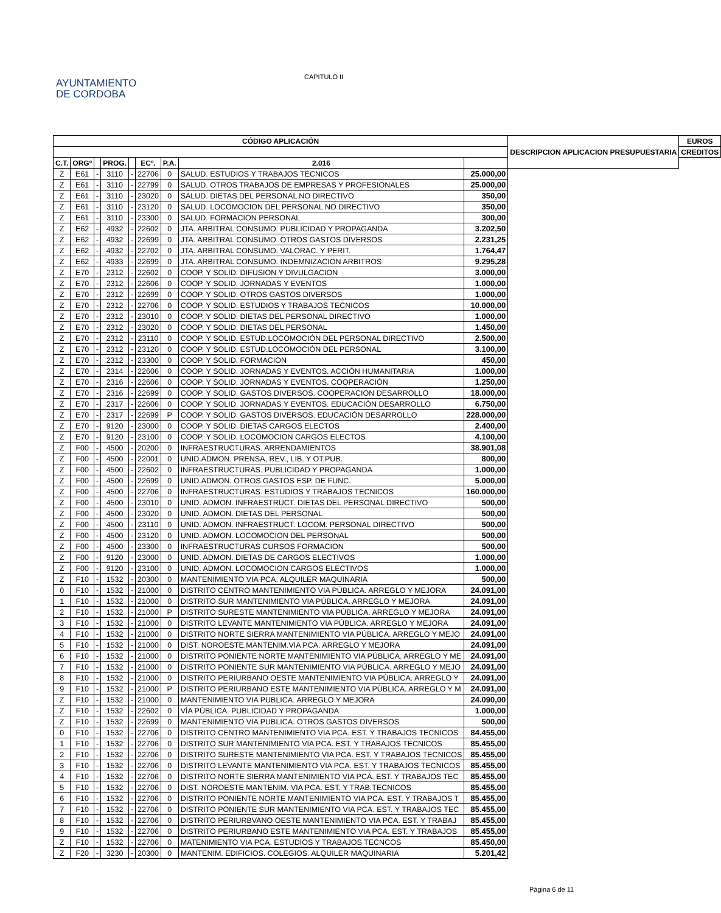AYUNTAMIENTO
DE CORDOBA
CAPITULO II
| CÓDIGO APLICACIÓN | | | | | | | | | DESCRIPCION APLICACION PRESUPUESTARIA | EUROS |
| --- | --- | --- | --- | --- | --- | --- | --- | --- | --- | --- |
| | | | | | | | | | | CREDITOS |
| C.T. | ORGº | | PROG. | | ECº. | P.A. | | | | 2.016 |
| Z | E61 | - | 3110 | - | 22706 | 0 | SALUD. ESTUDIOS Y TRABAJOS TÉCNICOS | 25.000,00 | | |
| Z | E61 | - | 3110 | - | 22799 | 0 | SALUD. OTROS TRABAJOS DE EMPRESAS Y PROFESIONALES | 25.000,00 | | |
| Z | E61 | - | 3110 | - | 23020 | 0 | SALUD. DIETAS DEL PERSONAL NO DIRECTIVO | 350,00 | | |
| Z | E61 | - | 3110 | - | 23120 | 0 | SALUD. LOCOMOCION DEL PERSONAL NO DIRECTIVO | 350,00 | | |
| Z | E61 | - | 3110 | - | 23300 | 0 | SALUD. FORMACION PERSONAL | 300,00 | | |
| Z | E62 | - | 4932 | - | 22602 | 0 | JTA. ARBITRAL CONSUMO. PUBLICIDAD Y PROPAGANDA | 3.202,50 | | |
| Z | E62 | - | 4932 | - | 22699 | 0 | JTA. ARBITRAL CONSUMO. OTROS GASTOS DIVERSOS | 2.231,25 | | |
| Z | E62 | - | 4932 | - | 22702 | 0 | JTA. ARBITRAL CONSUMO. VALORAC. Y PERIT. | 1.764,47 | | |
| Z | E62 | - | 4933 | - | 22699 | 0 | JTA. ARBITRAL CONSUMO. INDEMNIZACION ARBITROS | 9.295,28 | | |
| Z | E70 | - | 2312 | - | 22602 | 0 | COOP. Y SOLID. DIFUSION Y DIVULGACION | 3.000,00 | | |
| Z | E70 | - | 2312 | - | 22606 | 0 | COOP. Y SOLID. JORNADAS Y EVENTOS | 1.000,00 | | |
| Z | E70 | - | 2312 | - | 22699 | 0 | COOP. Y SOLID. OTROS GASTOS DIVERSOS | 1.000,00 | | |
| Z | E70 | - | 2312 | - | 22706 | 0 | COOP. Y SOLID. ESTUDIOS Y TRABAJOS TECNICOS | 10.000,00 | | |
| Z | E70 | - | 2312 | - | 23010 | 0 | COOP. Y SOLID. DIETAS DEL PERSONAL DIRECTIVO | 1.000,00 | | |
| Z | E70 | - | 2312 | - | 23020 | 0 | COOP. Y SOLID. DIETAS DEL PERSONAL | 1.450,00 | | |
| Z | E70 | - | 2312 | - | 23110 | 0 | COOP. Y SOLID. ESTUD.LOCOMOCIÓN DEL PERSONAL DIRECTIVO | 2.500,00 | | |
| Z | E70 | - | 2312 | - | 23120 | 0 | COOP. Y SOLID. ESTUD.LOCOMOCIÓN DEL PERSONAL | 3.100,00 | | |
| Z | E70 | - | 2312 | - | 23300 | 0 | COOP. Y SOLID. FORMACION | 450,00 | | |
| Z | E70 | - | 2314 | - | 22606 | 0 | COOP. Y SOLID. JORNADAS Y EVENTOS. ACCIÓN HUMANITARIA | 1.000,00 | | |
| Z | E70 | - | 2316 | - | 22606 | 0 | COOP. Y SOLID. JORNADAS Y EVENTOS. COOPERACIÓN | 1.250,00 | | |
| Z | E70 | - | 2316 | - | 22699 | 0 | COOP. Y SOLID. GASTOS DIVERSOS. COOPERACION DESARROLLO | 18.000,00 | | |
| Z | E70 | - | 2317 | - | 22606 | 0 | COOP. Y SOLID. JORNADAS Y EVENTOS. EDUCACIÓN DESARROLLO | 6.750,00 | | |
| Z | E70 | - | 2317 | - | 22699 | P | COOP. Y SOLID. GASTOS DIVERSOS. EDUCACIÓN DESARROLLO | 228.000,00 | | |
| Z | E70 | - | 9120 | - | 23000 | 0 | COOP. Y SOLID. DIETAS CARGOS ELECTOS | 2.400,00 | | |
| Z | E70 | - | 9120 | - | 23100 | 0 | COOP. Y SOLID. LOCOMOCION CARGOS ELECTOS | 4.100,00 | | |
| Z | F00 | - | 4500 | - | 20200 | 0 | INFRAESTRUCTURAS. ARRENDAMIENTOS | 38.901,08 | | |
| Z | F00 | - | 4500 | - | 22001 | 0 | UNID.ADMON. PRENSA, REV., LIB. Y OT.PUB. | 800,00 | | |
| Z | F00 | - | 4500 | - | 22602 | 0 | INFRAESTRUCTURAS. PUBLICIDAD Y PROPAGANDA | 1.000,00 | | |
| Z | F00 | - | 4500 | - | 22699 | 0 | UNID.ADMON. OTROS GASTOS ESP. DE FUNC. | 5.000,00 | | |
| Z | F00 | - | 4500 | - | 22706 | 0 | INFRAESTRUCTURAS. ESTUDIOS Y TRABAJOS TECNICOS | 160.000,00 | | |
| Z | F00 | - | 4500 | - | 23010 | 0 | UNID. ADMON. INFRAESTRUCT. DIETAS DEL PERSONAL DIRECTIVO | 500,00 | | |
| Z | F00 | - | 4500 | - | 23020 | 0 | UNID. ADMON. DIETAS DEL PERSONAL | 500,00 | | |
| Z | F00 | - | 4500 | - | 23110 | 0 | UNID. ADMON. INFRAESTRUCT. LOCOM. PERSONAL DIRECTIVO | 500,00 | | |
| Z | F00 | - | 4500 | - | 23120 | 0 | UNID. ADMON. LOCOMOCION DEL PERSONAL | 500,00 | | |
| Z | F00 | - | 4500 | - | 23300 | 0 | INFRAESTRUCTURAS CURSOS FORMACION | 500,00 | | |
| Z | F00 | - | 9120 | - | 23000 | 0 | UNID. ADMON. DIETAS DE CARGOS ELECTIVOS | 1.000,00 | | |
| Z | F00 | - | 9120 | - | 23100 | 0 | UNID. ADMON. LOCOMOCION CARGOS ELECTIVOS | 1.000,00 | | |
| Z | F10 | - | 1532 | - | 20300 | 0 | MANTENIMIENTO VIA PCA. ALQUILER MAQUINARIA | 500,00 | | |
| 0 | F10 | - | 1532 | - | 21000 | 0 | DISTRITO CENTRO MANTENIMIENTO VIA PÚBLICA. ARREGLO Y MEJORA | 24.091,00 | | |
| 1 | F10 | - | 1532 | - | 21000 | 0 | DISTRITO SUR MANTENIMIENTO VIA PÚBLICA. ARREGLO Y MEJORA | 24.091,00 | | |
| 2 | F10 | - | 1532 | - | 21000 | P | DISTRITO SURESTE MANTENIMIENTO VIA PÚBLICA. ARREGLO Y MEJORA | 24.091,00 | | |
| 3 | F10 | - | 1532 | - | 21000 | 0 | DISTRITO LEVANTE MANTENIMIENTO VIA PÚBLICA. ARREGLO Y MEJORA | 24.091,00 | | |
| 4 | F10 | - | 1532 | - | 21000 | 0 | DISTRITO NORTE SIERRA MANTENIMIENTO VIA PÚBLICA. ARREGLO Y MEJO | 24.091,00 | | |
| 5 | F10 | - | 1532 | - | 21000 | 0 | DIST. NOROESTE.MANTENIM.VIA PCA. ARREGLO Y MEJORA | 24.091,00 | | |
| 6 | F10 | - | 1532 | - | 21000 | 0 | DISTRITO PONIENTE NORTE MANTENIMIENTO VIA PÚBLICA. ARREGLO Y ME | 24.091,00 | | |
| 7 | F10 | - | 1532 | - | 21000 | 0 | DISTRITO PONIENTE SUR MANTENIMIENTO VIA PÚBLICA. ARREGLO Y MEJO | 24.091,00 | | |
| 8 | F10 | - | 1532 | - | 21000 | 0 | DISTRITO PERIURBANO OESTE MANTENIMIENTO VIA PÚBLICA. ARREGLO Y | 24.091,00 | | |
| 9 | F10 | - | 1532 | - | 21000 | P | DISTRITO PERIURBANO ESTE MANTENIMIENTO VIA PÚBLICA. ARREGLO Y M | 24.091,00 | | |
| Z | F10 | - | 1532 | - | 21000 | 0 | MANTENIMIENTO VIA PUBLICA. ARREGLO Y MEJORA | 24.090,00 | | |
| Z | F10 | - | 1532 | - | 22602 | 0 | VÍA PÚBLICA. PUBLICIDAD Y PROPAGANDA | 1.000,00 | | |
| Z | F10 | - | 1532 | - | 22699 | 0 | MANTENIMIENTO VIA PUBLICA. OTROS GASTOS DIVERSOS | 500,00 | | |
| 0 | F10 | - | 1532 | - | 22706 | 0 | DISTRITO CENTRO MANTENIMIENTO VIA PCA. EST. Y TRABAJOS TECNICOS | 84.455,00 | | |
| 1 | F10 | - | 1532 | - | 22706 | 0 | DISTRITO SUR MANTENIMIENTO VIA PCA. EST. Y TRABAJOS TECNICOS | 85.455,00 | | |
| 2 | F10 | - | 1532 | - | 22706 | 0 | DISTRITO SURESTE MANTENIMIENTO VIA PCA. EST. Y TRABAJOS TECNICOS | 85.455,00 | | |
| 3 | F10 | - | 1532 | - | 22706 | 0 | DISTRITO LEVANTE MANTENIMIENTO VIA PCA. EST. Y TRABAJOS TECNICOS | 85.455,00 | | |
| 4 | F10 | - | 1532 | - | 22706 | 0 | DISTRITO NORTE SIERRA MANTENIMIENTO VIA PCA. EST. Y TRABAJOS TEC | 85.455,00 | | |
| 5 | F10 | - | 1532 | - | 22706 | 0 | DIST. NOROESTE MANTENIM. VIA PCA. EST. Y TRAB.TECNICOS | 85.455,00 | | |
| 6 | F10 | - | 1532 | - | 22706 | 0 | DISTRITO PONIENTE NORTE MANTENIMIENTO VIA PCA. EST. Y TRABAJOS T | 85.455,00 | | |
| 7 | F10 | - | 1532 | - | 22706 | 0 | DISTRITO PONIENTE SUR MANTENIMIENTO VIA PCA. EST. Y TRABAJOS TEC | 85.455,00 | | |
| 8 | F10 | - | 1532 | - | 22706 | 0 | DISTRITO PERIURBVANO OESTE MANTENIMIENTO VIA PCA. EST. Y TRABAJ | 85.455,00 | | |
| 9 | F10 | - | 1532 | - | 22706 | 0 | DISTRITO PERIURBANO ESTE MANTENIMIENTO VIA PCA. EST. Y TRABAJOS | 85.455,00 | | |
| Z | F10 | - | 1532 | - | 22706 | 0 | MATENIMIENTO VIA PCA. ESTUDIOS Y TRABAJOS TECNCOS | 85.450,00 | | |
| Z | F20 | - | 3230 | - | 20300 | 0 | MANTENIM. EDIFICIOS. COLEGIOS. ALQUILER MAQUINARIA | 5.201,42 | | |
Página 6 de 11